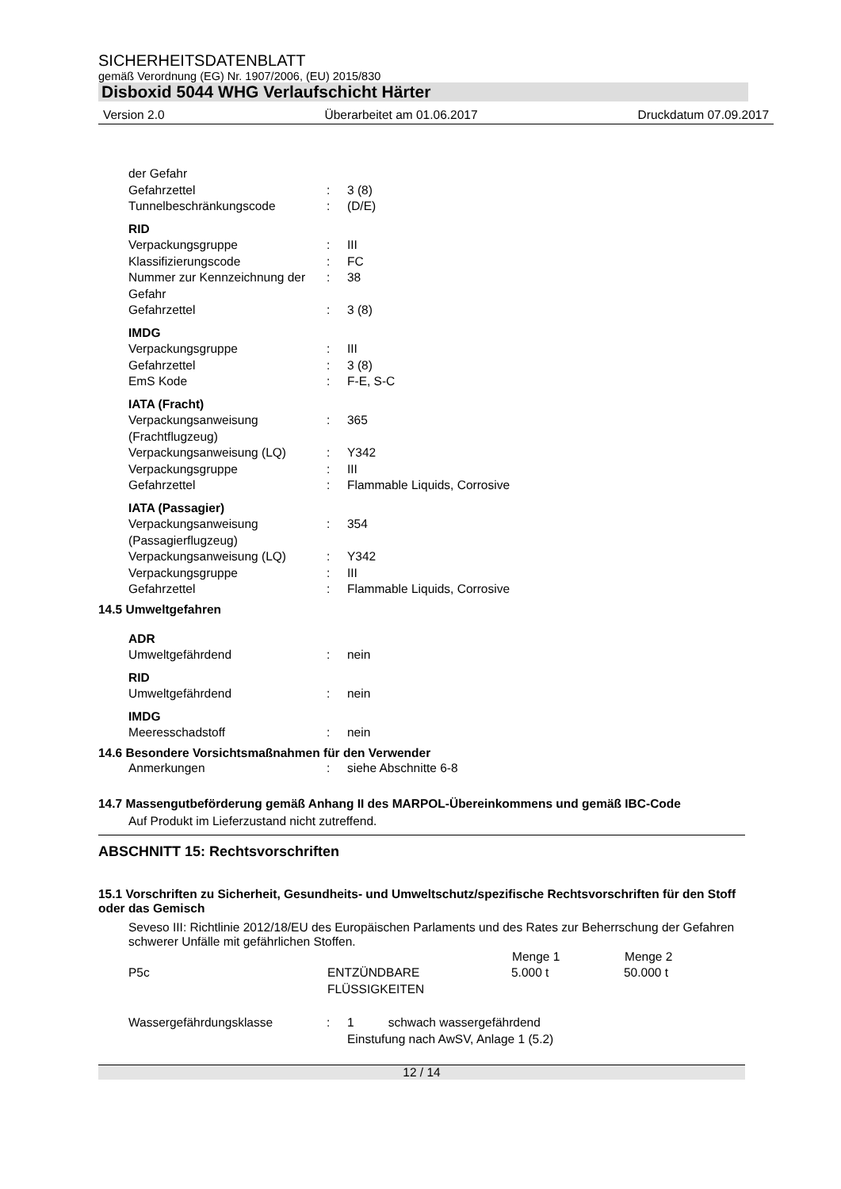SICHERHEITSDATENBLATT
gemäß Verordnung (EG) Nr. 1907/2006, (EU) 2015/830
Disboxid 5044 WHG Verlaufschicht Härter
Version 2.0 Überarbeitet am 01.06.2017 Druckdatum 07.09.2017
| der Gefahr | | |
| Gefahrzettel | : | 3 (8) |
| Tunnelbeschränkungscode | : | (D/E) |
| RID | | |
| Verpackungsgruppe | : | III |
| Klassifizierungscode | : | FC |
| Nummer zur Kennzeichnung der Gefahr | : | 38 |
| Gefahrzettel | : | 3 (8) |
| IMDG | | |
| Verpackungsgruppe | : | III |
| Gefahrzettel | : | 3 (8) |
| EmS Kode | : | F-E, S-C |
| IATA (Fracht) | | |
| Verpackungsanweisung (Frachtflugzeug) | : | 365 |
| Verpackungsanweisung (LQ) | : | Y342 |
| Verpackungsgruppe | : | III |
| Gefahrzettel | : | Flammable Liquids, Corrosive |
| IATA (Passagier) | | |
| Verpackungsanweisung (Passagierflugzeug) | : | 354 |
| Verpackungsanweisung (LQ) | : | Y342 |
| Verpackungsgruppe | : | III |
| Gefahrzettel | : | Flammable Liquids, Corrosive |
14.5 Umweltgefahren
| ADR | | |
| Umweltgefährdend | : | nein |
| RID | | |
| Umweltgefährdend | : | nein |
| IMDG | | |
| Meeresschadstoff | : | nein |
14.6 Besondere Vorsichtsmaßnahmen für den Verwender
| Anmerkungen | : | siehe Abschnitte 6-8 |
14.7 Massengutbeförderung gemäß Anhang II des MARPOL-Übereinkommens und gemäß IBC-Code
Auf Produkt im Lieferzustand nicht zutreffend.
ABSCHNITT 15: Rechtsvorschriften
15.1 Vorschriften zu Sicherheit, Gesundheits- und Umweltschutz/spezifische Rechtsvorschriften für den Stoff oder das Gemisch
Seveso III: Richtlinie 2012/18/EU des Europäischen Parlaments und des Rates zur Beherrschung der Gefahren schwerer Unfälle mit gefährlichen Stoffen.
| | | Menge 1 | Menge 2 |
| --- | --- | --- | --- |
| P5c | ENTZÜNDBARE FLÜSSIGKEITEN | 5.000 t | 50.000 t |
| Wassergefährdungsklasse | : | 1 schwach wassergefährdend Einstufung nach AwSV, Anlage 1 (5.2) |
12 / 14